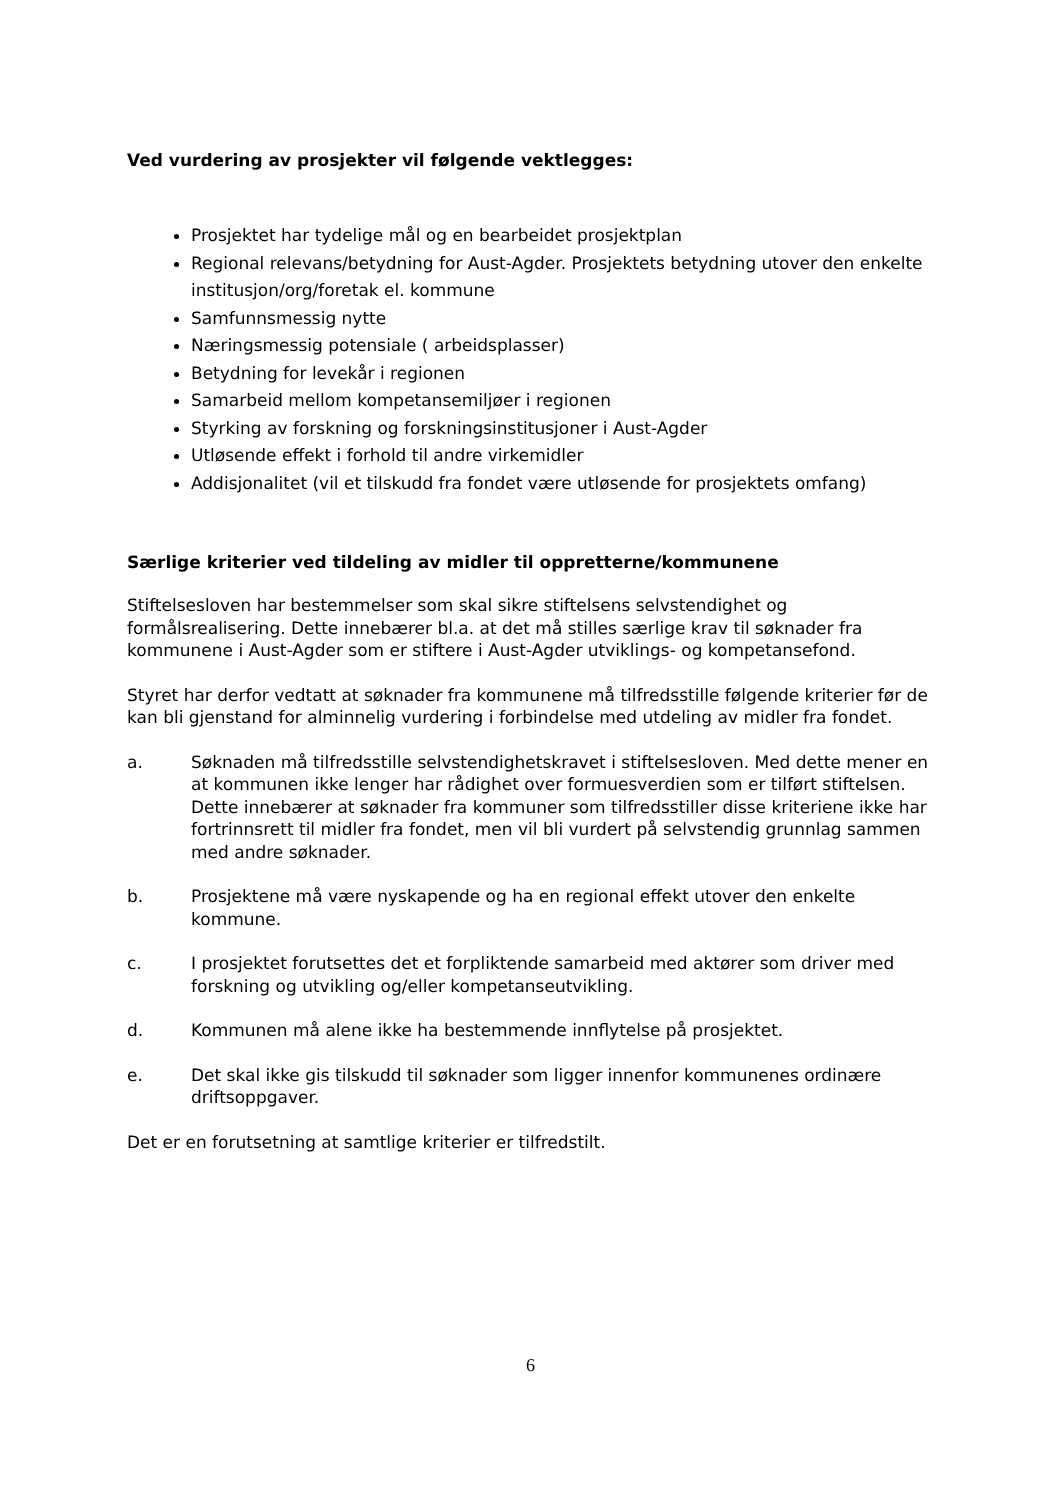Ved vurdering av prosjekter vil følgende vektlegges:
Prosjektet har tydelige mål og en bearbeidet prosjektplan
Regional relevans/betydning for Aust-Agder. Prosjektets betydning utover den enkelte institusjon/org/foretak el. kommune
Samfunnsmessig nytte
Næringsmessig potensiale ( arbeidsplasser)
Betydning for levekår i regionen
Samarbeid mellom kompetansemiljøer i regionen
Styrking av forskning og forskningsinstitusjoner i Aust-Agder
Utløsende effekt i forhold til andre virkemidler
Addisjonalitet (vil et tilskudd fra fondet være utløsende for prosjektets omfang)
Særlige kriterier ved tildeling av midler til oppretterne/kommunene
Stiftelsesloven har bestemmelser som skal sikre stiftelsens selvstendighet og formålsrealisering. Dette innebærer bl.a. at det må stilles særlige krav til søknader fra kommunene i Aust-Agder som er stiftere i Aust-Agder utviklings- og kompetansefond.
Styret har derfor vedtatt at søknader fra kommunene må tilfredsstille følgende kriterier før de kan bli gjenstand for alminnelig vurdering i forbindelse med utdeling av midler fra fondet.
a. Søknaden må tilfredsstille selvstendighetskravet i stiftelsesloven. Med dette mener en at kommunen ikke lenger har rådighet over formuesverdien som er tilført stiftelsen. Dette innebærer at søknader fra kommuner som tilfredsstiller disse kriteriene ikke har fortrinnsrett til midler fra fondet, men vil bli vurdert på selvstendig grunnlag sammen med andre søknader.
b. Prosjektene må være nyskapende og ha en regional effekt utover den enkelte kommune.
c. I prosjektet forutsettes det et forpliktende samarbeid med aktører som driver med forskning og utvikling og/eller kompetanseutvikling.
d. Kommunen må alene ikke ha bestemmende innflytelse på prosjektet.
e. Det skal ikke gis tilskudd til søknader som ligger innenfor kommunenes ordinære driftsoppgaver.
Det er en forutsetning at samtlige kriterier er tilfredstilt.
6